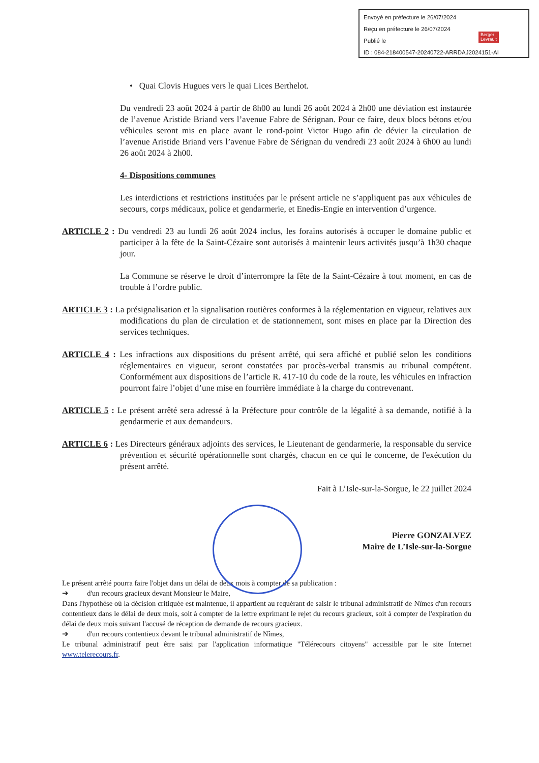Envoyé en préfecture le 26/07/2024
Reçu en préfecture le 26/07/2024
Publié le
ID : 084-218400547-20240722-ARRDAJ2024151-AI
Berger
Levrault
• Quai Clovis Hugues vers le quai Lices Berthelot.
Du vendredi 23 août 2024 à partir de 8h00 au lundi 26 août 2024 à 2h00 une déviation est instaurée de l’avenue Aristide Briand vers l’avenue Fabre de Sérignan. Pour ce faire, deux blocs bétons et/ou véhicules seront mis en place avant le rond-point Victor Hugo afin de dévier la circulation de l’avenue Aristide Briand vers l’avenue Fabre de Sérignan du vendredi 23 août 2024 à 6h00 au lundi 26 août 2024 à 2h00.
4- Dispositions communes
Les interdictions et restrictions instituées par le présent article ne s’appliquent pas aux véhicules de secours, corps médicaux, police et gendarmerie, et Enedis-Engie en intervention d’urgence.
ARTICLE 2 : Du vendredi 23 au lundi 26 août 2024 inclus, les forains autorisés à occuper le domaine public et participer à la fête de la Saint-Cézaire sont autorisés à maintenir leurs activités jusqu’à 1h30 chaque jour.
La Commune se réserve le droit d’interrompre la fête de la Saint-Cézaire à tout moment, en cas de trouble à l’ordre public.
ARTICLE 3 : La présignalisation et la signalisation routières conformes à la réglementation en vigueur, relatives aux modifications du plan de circulation et de stationnement, sont mises en place par la Direction des services techniques.
ARTICLE 4 : Les infractions aux dispositions du présent arrêté, qui sera affiché et publié selon les conditions réglementaires en vigueur, seront constatées par procès-verbal transmis au tribunal compétent. Conformément aux dispositions de l’article R. 417-10 du code de la route, les véhicules en infraction pourront faire l’objet d’une mise en fourrière immédiate à la charge du contrevenant.
ARTICLE 5 : Le présent arrêté sera adressé à la Préfecture pour contrôle de la légalité à sa demande, notifié à la gendarmerie et aux demandeurs.
ARTICLE 6 : Les Directeurs généraux adjoints des services, le Lieutenant de gendarmerie, la responsable du service prévention et sécurité opérationnelle sont chargés, chacun en ce qui le concerne, de l'exécution du présent arrêté.
Fait à L’Isle-sur-la-Sorgue, le 22 juillet 2024
Pierre GONZALVEZ
Maire de L’Isle-sur-la-Sorgue
Le présent arrêté pourra faire l'objet dans un délai de deux mois à compter de sa publication :
➔ d'un recours gracieux devant Monsieur le Maire,
Dans l'hypothèse où la décision critiquée est maintenue, il appartient au requérant de saisir le tribunal administratif de Nîmes d'un recours contentieux dans le délai de deux mois, soit à compter de la lettre exprimant le rejet du recours gracieux, soit à compter de l'expiration du délai de deux mois suivant l'accusé de réception de demande de recours gracieux.
➔ d'un recours contentieux devant le tribunal administratif de Nîmes,
Le tribunal administratif peut être saisi par l'application informatique "Télérecours citoyens" accessible par le site Internet www.telerecours.fr.